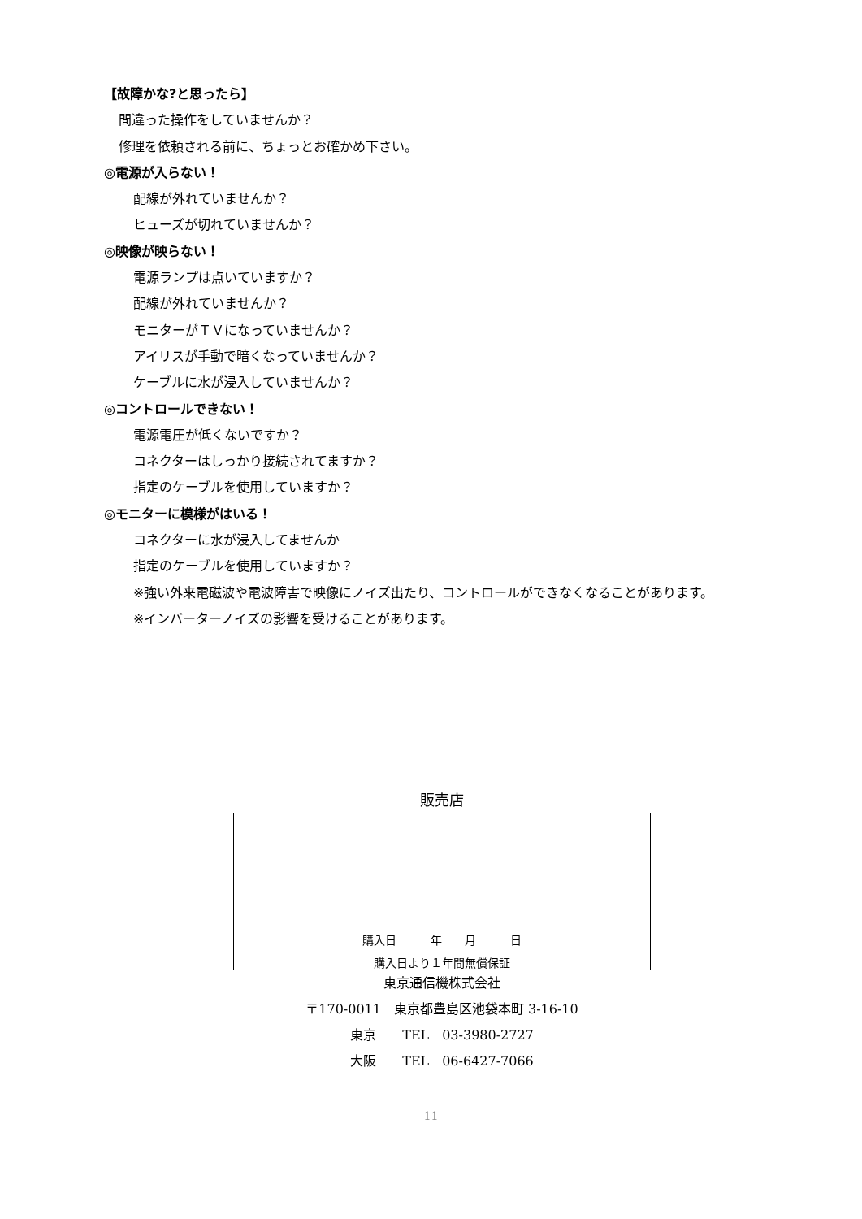【故障かな?と思ったら】
間違った操作をしていませんか？
修理を依頼される前に、ちょっとお確かめ下さい。
◎電源が入らない！
配線が外れていませんか？
ヒューズが切れていませんか？
◎映像が映らない！
電源ランプは点いていますか？
配線が外れていませんか？
モニターがＴＶになっていませんか？
アイリスが手動で暗くなっていませんか？
ケーブルに水が浸入していませんか？
◎コントロールできない！
電源電圧が低くないですか？
コネクターはしっかり接続されてますか？
指定のケーブルを使用していますか？
◎モニターに模様がはいる！
コネクターに水が浸入してませんか
指定のケーブルを使用していますか？
※強い外来電磁波や電波障害で映像にノイズ出たり、コントロールができなくなることがあります。
※インバーターノイズの影響を受けることがあります。
販売店
購入日　　　年　　月　　　日
購入日より１年間無償保証
東京通信機株式会社
〒170-0011　東京都豊島区池袋本町 3-16-10
東京　　TEL　03-3980-2727
大阪　　TEL　06-6427-7066
11